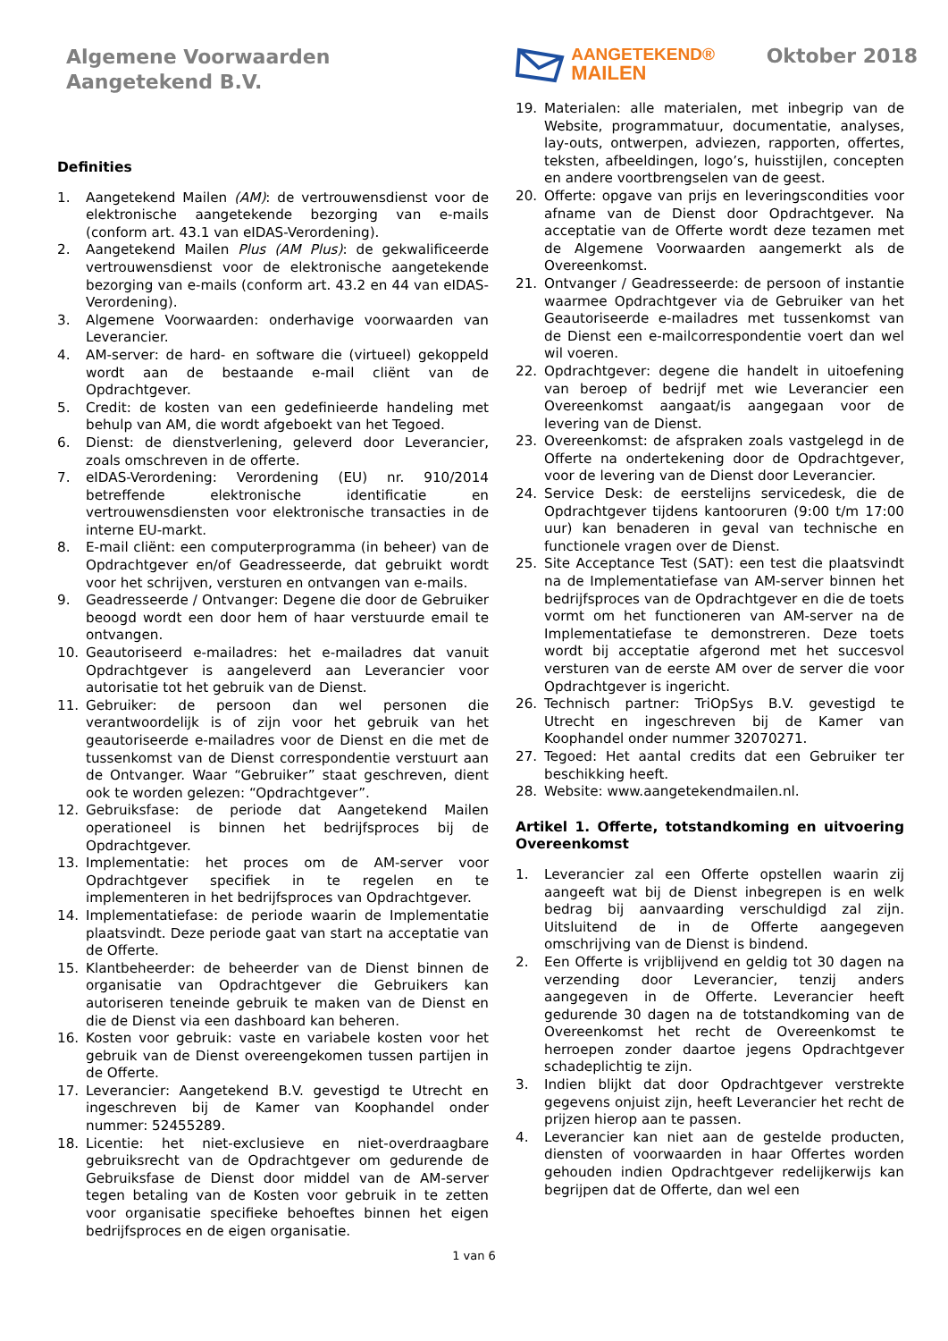Algemene Voorwaarden
Aangetekend B.V.
AANGETEKEND®
MAILEN
Oktober 2018
Definities
1. Aangetekend Mailen (AM): de vertrouwensdienst voor de elektronische aangetekende bezorging van e-mails (conform art. 43.1 van eIDAS-Verordening).
2. Aangetekend Mailen Plus (AM Plus): de gekwalificeerde vertrouwensdienst voor de elektronische aangetekende bezorging van e-mails (conform art. 43.2 en 44 van eIDAS-Verordening).
3. Algemene Voorwaarden: onderhavige voorwaarden van Leverancier.
4. AM-server: de hard- en software die (virtueel) gekoppeld wordt aan de bestaande e-mail cliënt van de Opdrachtgever.
5. Credit: de kosten van een gedefinieerde handeling met behulp van AM, die wordt afgeboekt van het Tegoed.
6. Dienst: de dienstverlening, geleverd door Leverancier, zoals omschreven in de offerte.
7. eIDAS-Verordening: Verordening (EU) nr. 910/2014 betreffende elektronische identificatie en vertrouwensdiensten voor elektronische transacties in de interne EU-markt.
8. E-mail cliënt: een computerprogramma (in beheer) van de Opdrachtgever en/of Geadresseerde, dat gebruikt wordt voor het schrijven, versturen en ontvangen van e-mails.
9. Geadresseerde / Ontvanger: Degene die door de Gebruiker beoogd wordt een door hem of haar verstuurde email te ontvangen.
10. Geautoriseerd e-mailadres: het e-mailadres dat vanuit Opdrachtgever is aangeleverd aan Leverancier voor autorisatie tot het gebruik van de Dienst.
11. Gebruiker: de persoon dan wel personen die verantwoordelijk is of zijn voor het gebruik van het geautoriseerde e-mailadres voor de Dienst en die met de tussenkomst van de Dienst correspondentie verstuurt aan de Ontvanger. Waar “Gebruiker” staat geschreven, dient ook te worden gelezen: “Opdrachtgever”.
12. Gebruiksfase: de periode dat Aangetekend Mailen operationeel is binnen het bedrijfsproces bij de Opdrachtgever.
13. Implementatie: het proces om de AM-server voor Opdrachtgever specifiek in te regelen en te implementeren in het bedrijfsproces van Opdrachtgever.
14. Implementatiefase: de periode waarin de Implementatie plaatsvindt. Deze periode gaat van start na acceptatie van de Offerte.
15. Klantbeheerder: de beheerder van de Dienst binnen de organisatie van Opdrachtgever die Gebruikers kan autoriseren teneinde gebruik te maken van de Dienst en die de Dienst via een dashboard kan beheren.
16. Kosten voor gebruik: vaste en variabele kosten voor het gebruik van de Dienst overeengekomen tussen partijen in de Offerte.
17. Leverancier: Aangetekend B.V. gevestigd te Utrecht en ingeschreven bij de Kamer van Koophandel onder nummer: 52455289.
18. Licentie: het niet-exclusieve en niet-overdraagbare gebruiksrecht van de Opdrachtgever om gedurende de Gebruiksfase de Dienst door middel van de AM-server tegen betaling van de Kosten voor gebruik in te zetten voor organisatie specifieke behoeftes binnen het eigen bedrijfsproces en de eigen organisatie.
19. Materialen: alle materialen, met inbegrip van de Website, programmatuur, documentatie, analyses, lay-outs, ontwerpen, adviezen, rapporten, offertes, teksten, afbeeldingen, logo’s, huisstijlen, concepten en andere voortbrengselen van de geest.
20. Offerte: opgave van prijs en leveringscondities voor afname van de Dienst door Opdrachtgever. Na acceptatie van de Offerte wordt deze tezamen met de Algemene Voorwaarden aangemerkt als de Overeenkomst.
21. Ontvanger / Geadresseerde: de persoon of instantie waarmee Opdrachtgever via de Gebruiker van het Geautoriseerde e-mailadres met tussenkomst van de Dienst een e-mailcorrespondentie voert dan wel wil voeren.
22. Opdrachtgever: degene die handelt in uitoefening van beroep of bedrijf met wie Leverancier een Overeenkomst aangaat/is aangegaan voor de levering van de Dienst.
23. Overeenkomst: de afspraken zoals vastgelegd in de Offerte na ondertekening door de Opdrachtgever, voor de levering van de Dienst door Leverancier.
24. Service Desk: de eerstelijns servicedesk, die de Opdrachtgever tijdens kantooruren (9:00 t/m 17:00 uur) kan benaderen in geval van technische en functionele vragen over de Dienst.
25. Site Acceptance Test (SAT): een test die plaatsvindt na de Implementatiefase van AM-server binnen het bedrijfsproces van de Opdrachtgever en die de toets vormt om het functioneren van AM-server na de Implementatiefase te demonstreren. Deze toets wordt bij acceptatie afgerond met het succesvol versturen van de eerste AM over de server die voor Opdrachtgever is ingericht.
26. Technisch partner: TriOpSys B.V. gevestigd te Utrecht en ingeschreven bij de Kamer van Koophandel onder nummer 32070271.
27. Tegoed: Het aantal credits dat een Gebruiker ter beschikking heeft.
28. Website: www.aangetekendmailen.nl.
Artikel 1. Offerte, totstandkoming en uitvoering Overeenkomst
1. Leverancier zal een Offerte opstellen waarin zij aangeeft wat bij de Dienst inbegrepen is en welk bedrag bij aanvaarding verschuldigd zal zijn. Uitsluitend de in de Offerte aangegeven omschrijving van de Dienst is bindend.
2. Een Offerte is vrijblijvend en geldig tot 30 dagen na verzending door Leverancier, tenzij anders aangegeven in de Offerte. Leverancier heeft gedurende 30 dagen na de totstandkoming van de Overeenkomst het recht de Overeenkomst te herroepen zonder daartoe jegens Opdrachtgever schadeplichtig te zijn.
3. Indien blijkt dat door Opdrachtgever verstrekte gegevens onjuist zijn, heeft Leverancier het recht de prijzen hierop aan te passen.
4. Leverancier kan niet aan de gestelde producten, diensten of voorwaarden in haar Offertes worden gehouden indien Opdrachtgever redelijkerwijs kan begrijpen dat de Offerte, dan wel een
1 van 6